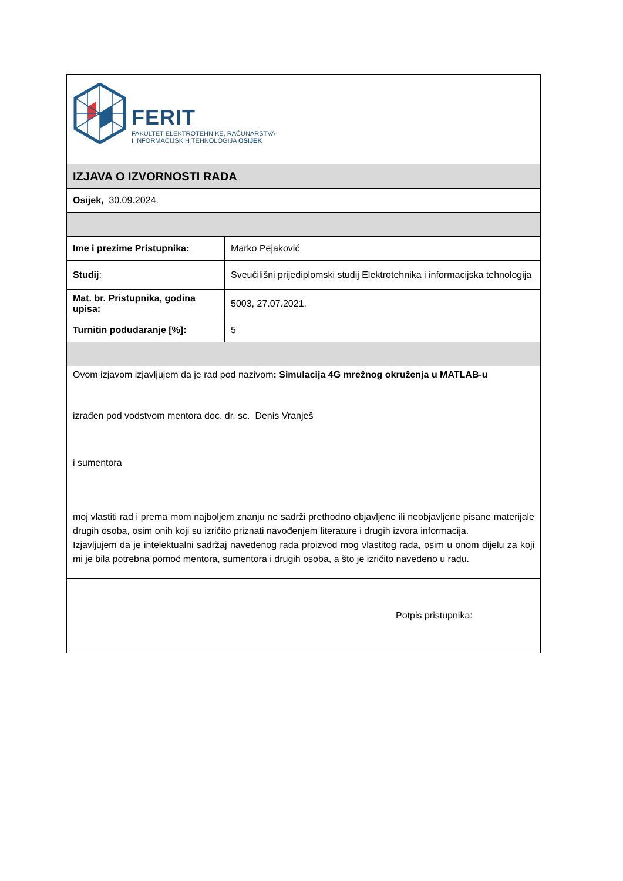| FERIT FAKULTET ELEKTROTEHNIKE, RAČUNARSTVA I INFORMACIJSKIH TEHNOLOGIJA OSIJEK | |
| IZJAVA O IZVORNOSTI RADA | |
| Osijek, 30.09.2024. | |
| Ime i prezime Pristupnika: | Marko Pejaković |
| Studij : | Sveučilišni prijediplomski studij Elektrotehnika i informacijska tehnologija |
| Mat. br. Pristupnika, godina upisa: | 5003, 27.07.2021. |
| Turnitin podudaranje [%]: | 5 |
| Ovom izjavom izjavljujem da je rad pod nazivom : Simulacija 4G mrežnog okruženja u MATLAB-u izrađen pod vodstvom mentora doc. dr. sc. Denis Vranješ i sumentora moj vlastiti rad i prema mom najboljem znanju ne sadrži prethodno objavljene ili neobjavljene pisane materijale drugih osoba, osim onih koji su izričito priznati navođenjem literature i drugih izvora informacija. Izjavljujem da je intelektualni sadržaj navedenog rada proizvod mog vlastitog rada, osim u onom dijelu za koji mi je bila potrebna pomoć mentora, sumentora i drugih osoba, a što je izričito navedeno u radu. | |
| Potpis pristupnika: | |